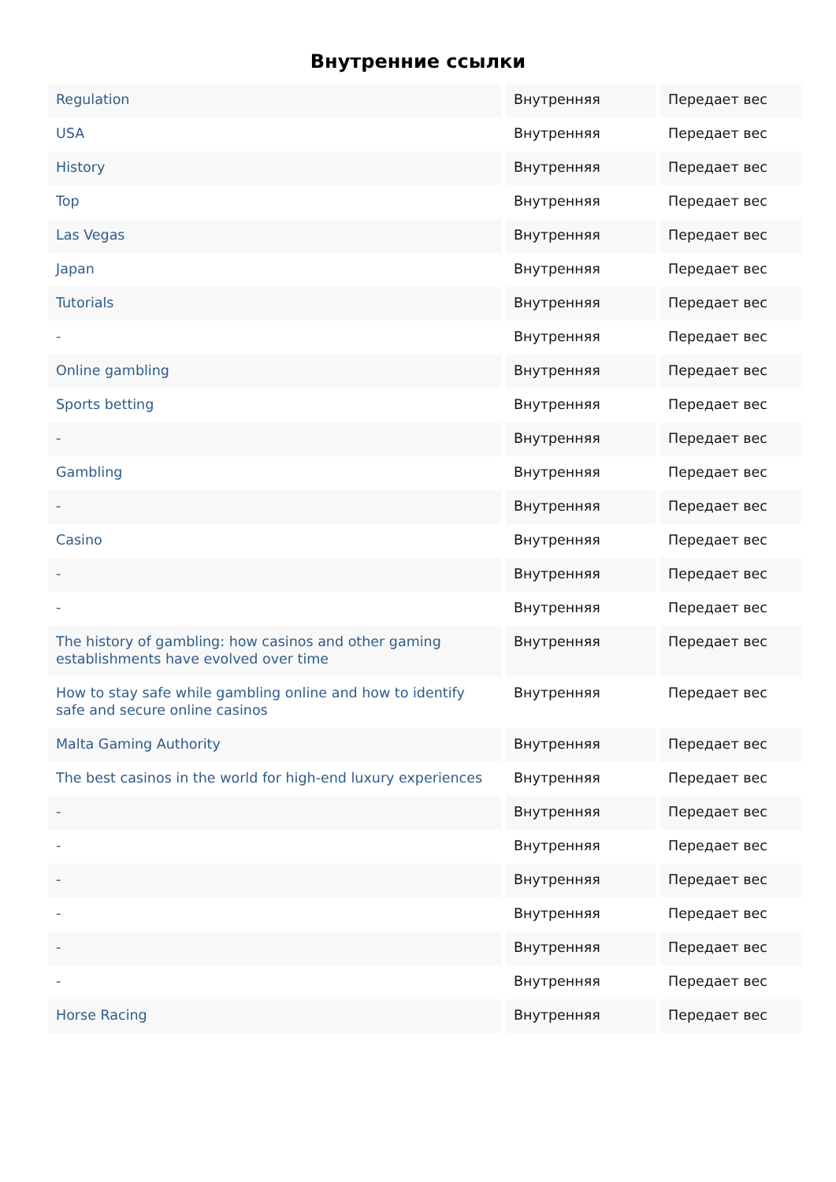Внутренние ссылки
| Regulation | Внутренняя | Передает вес |
| USA | Внутренняя | Передает вес |
| History | Внутренняя | Передает вес |
| Top | Внутренняя | Передает вес |
| Las Vegas | Внутренняя | Передает вес |
| Japan | Внутренняя | Передает вес |
| Tutorials | Внутренняя | Передает вес |
| - | Внутренняя | Передает вес |
| Online gambling | Внутренняя | Передает вес |
| Sports betting | Внутренняя | Передает вес |
| - | Внутренняя | Передает вес |
| Gambling | Внутренняя | Передает вес |
| - | Внутренняя | Передает вес |
| Casino | Внутренняя | Передает вес |
| - | Внутренняя | Передает вес |
| - | Внутренняя | Передает вес |
| The history of gambling: how casinos and other gaming establishments have evolved over time | Внутренняя | Передает вес |
| How to stay safe while gambling online and how to identify safe and secure online casinos | Внутренняя | Передает вес |
| Malta Gaming Authority | Внутренняя | Передает вес |
| The best casinos in the world for high-end luxury experiences | Внутренняя | Передает вес |
| - | Внутренняя | Передает вес |
| - | Внутренняя | Передает вес |
| - | Внутренняя | Передает вес |
| - | Внутренняя | Передает вес |
| - | Внутренняя | Передает вес |
| - | Внутренняя | Передает вес |
| Horse Racing | Внутренняя | Передает вес |